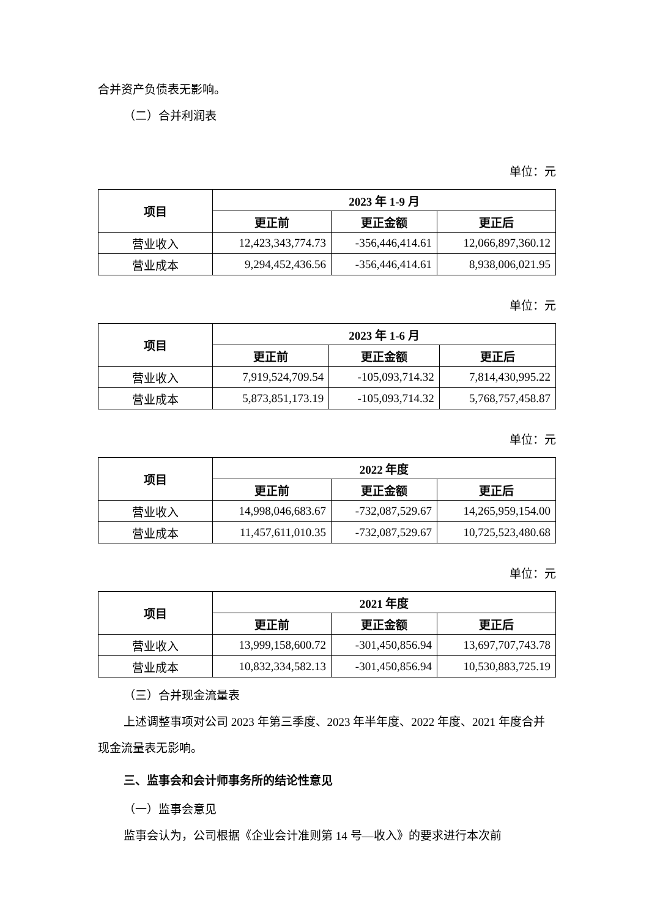合并资产负债表无影响。
（二）合并利润表
单位：元
| 项目 | 2023 年 1-9 月 | | |
| --- | --- | --- | --- |
| | 更正前 | 更正金额 | 更正后 |
| 营业收入 | 12,423,343,774.73 | -356,446,414.61 | 12,066,897,360.12 |
| 营业成本 | 9,294,452,436.56 | -356,446,414.61 | 8,938,006,021.95 |
单位：元
| 项目 | 2023 年 1-6 月 | | |
| --- | --- | --- | --- |
| | 更正前 | 更正金额 | 更正后 |
| 营业收入 | 7,919,524,709.54 | -105,093,714.32 | 7,814,430,995.22 |
| 营业成本 | 5,873,851,173.19 | -105,093,714.32 | 5,768,757,458.87 |
单位：元
| 项目 | 2022 年度 | | |
| --- | --- | --- | --- |
| | 更正前 | 更正金额 | 更正后 |
| 营业收入 | 14,998,046,683.67 | -732,087,529.67 | 14,265,959,154.00 |
| 营业成本 | 11,457,611,010.35 | -732,087,529.67 | 10,725,523,480.68 |
单位：元
| 项目 | 2021 年度 | | |
| --- | --- | --- | --- |
| | 更正前 | 更正金额 | 更正后 |
| 营业收入 | 13,999,158,600.72 | -301,450,856.94 | 13,697,707,743.78 |
| 营业成本 | 10,832,334,582.13 | -301,450,856.94 | 10,530,883,725.19 |
（三）合并现金流量表
上述调整事项对公司 2023 年第三季度、2023 年半年度、2022 年度、2021 年度合并现金流量表无影响。
三、监事会和会计师事务所的结论性意见
（一）监事会意见
监事会认为，公司根据《企业会计准则第 14 号—收入》的要求进行本次前